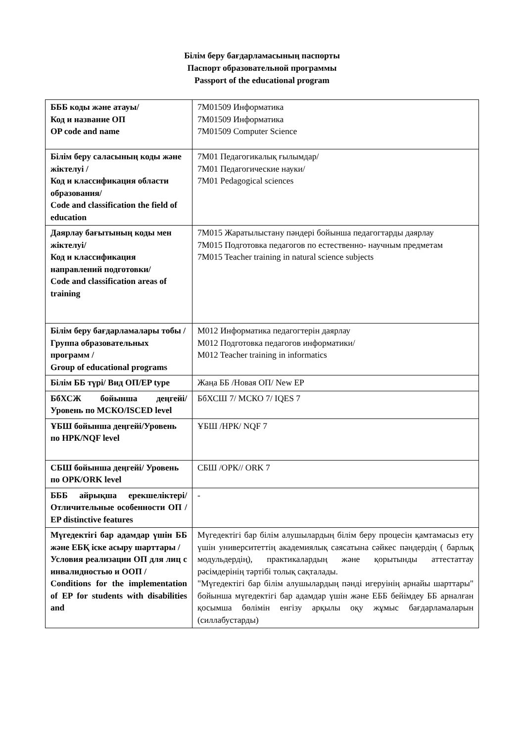Білім беру бағдарламасының паспорты
Паспорт образовательной программы
Passport of the educational program
| БББ коды және атауы/ Код и название ОП OP code and name | 7M01509 Информатика 7M01509 Информатика 7M01509 Computer Science |
| Білім беру саласының коды және жіктелуі / Код и классификация области образования/ Code and classification the field of education | 7M01 Педагогикалық ғылымдар/ 7M01 Педагогические науки/ 7M01 Pedagogical sciences |
| Даярлау бағытының коды мен жіктелуі/ Код и классификация направлений подготовки/ Code and classification areas of training | 7M015 Жаратылыстану пәндері бойынша педагогтарды даярлау 7M015 Подготовка педагогов по естественно- научным предметам 7M015 Teacher training in natural science subjects |
| Білім беру бағдарламалары тобы / Группа образовательных программ / Group of educational programs | M012 Информатика педагогтерін даярлау M012 Подготовка педагогов информатики/ M012 Teacher training in informatics |
| Білім ББ түрі/ Вид ОП/EP type | Жаңа ББ /Новая ОП/ New EP |
| БбХСЖ бойынша деңгейі/ Уровень по МСКО/ISCED level | БбХСШ 7/ МСКО 7/ IQES 7 |
| ҰБШ бойынша деңгейі/Уровень по НРК/NQF level | ҰБШ /НРК/ NQF 7 |
| СБШ бойынша деңгейі/ Уровень по ОРК/ORK level | СБШ /ОРК// ORK 7 |
| БББ айрықша ерекшеліктері/ Отличительные особенности ОП / EP distinctive features | - |
| Мүгедектігі бар адамдар үшін ББ және ЕБҚ іске асыру шарттары / Условия реализации ОП для лиц с инвалидностью и ООП / Conditions for the implementation of EP for students with disabilities and | Мүгедектігі бар білім алушылардың білім беру процесін қамтамасыз ету үшін университеттің академиялық саясатына сәйкес пәндердің ( барлық модульдердің), практикалардың және қорытынды аттестаттау рәсімдерінің тәртібі толық сақталады. "Мүгедектігі бар білім алушылардың пәнді игеруінің арнайы шарттары" бойынша мүгедектігі бар адамдар үшін және ЕББ бейімдеу ББ арналған қосымша бөлімін енгізу арқылы оқу жұмыс бағдарламаларын (силлабустарды) |